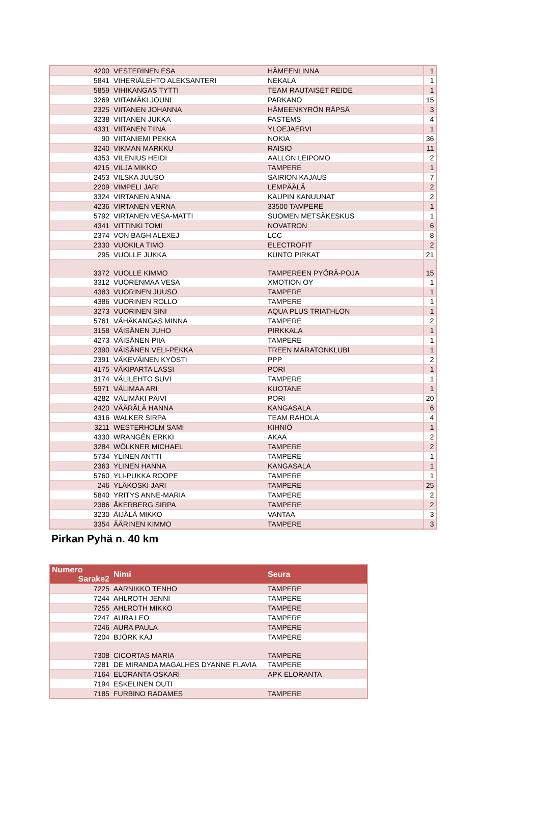| 4200 | VESTERINEN ESA | HÄMEENLINNA | | 1 |
| 5841 | VIHERIÄLEHTO ALEKSANTERI | NEKALA | | 1 |
| 5859 | VIHIKANGAS TYTTI | TEAM RAUTAISET REIDE | | 1 |
| 3269 | VIITAMÄKI JOUNI | PARKANO | | 15 |
| 2325 | VIITANEN JOHANNA | HÄMEENKYRÖN RÄPSÄ | | 3 |
| 3238 | VIITANEN JUKKA | FASTEMS | | 4 |
| 4331 | VIITANEN TIINA | YLOEJAERVI | | 1 |
| 90 | VIITANIEMI PEKKA | NOKIA | | 36 |
| 3240 | VIKMAN MARKKU | RAISIO | | 11 |
| 4353 | VILENIUS HEIDI | AALLON LEIPOMO | | 2 |
| 4215 | VILJA MIKKO | TAMPERE | | 1 |
| 2453 | VILSKA JUUSO | SAIRION KAJAUS | | 7 |
| 2209 | VIMPELI JARI | LEMPÄÄLÄ | | 2 |
| 3324 | VIRTANEN ANNA | KAUPIN KANUUNAT | | 2 |
| 4236 | VIRTANEN VERNA | 33500 TAMPERE | | 1 |
| 5792 | VIRTANEN VESA-MATTI | SUOMEN METSÄKESKUS | | 1 |
| 4341 | VITTINKI TOMI | NOVATRON | | 6 |
| 2374 | VON BAGH ALEXEJ | LCC | | 8 |
| 2330 | VUOKILA TIMO | ELECTROFIT | | 2 |
| 295 | VUOLLE JUKKA | KUNTO PIRKAT | | 21 |
| 3372 | VUOLLE KIMMO | TAMPEREEN PYÖRÄ-POJA | | 15 |
| 3312 | VUORENMAA VESA | XMOTION OY | | 1 |
| 4383 | VUORINEN JUUSO | TAMPERE | | 1 |
| 4386 | VUORINEN ROLLO | TAMPERE | | 1 |
| 3273 | VUORINEN SINI | AQUA PLUS TRIATHLON | | 1 |
| 5761 | VÄHÄKANGAS MINNA | TAMPERE | | 2 |
| 3158 | VÄISÄNEN JUHO | PIRKKALA | | 1 |
| 4273 | VÄISÄNEN PIIA | TAMPERE | | 1 |
| 2390 | VÄISÄNEN VELI-PEKKA | TREEN MARATONKLUBI | | 1 |
| 2391 | VÄKEVÄINEN KYÖSTI | PPP | | 2 |
| 4175 | VÄKIPARTA LASSI | PORI | | 1 |
| 3174 | VÄLILEHTO SUVI | TAMPERE | | 1 |
| 5971 | VÄLIMAA ARI | KUOTANE | | 1 |
| 4282 | VÄLIMÄKI PÄIVI | PORI | | 20 |
| 2420 | VÄÄRÄLÄ HANNA | KANGASALA | | 6 |
| 4316 | WALKER SIRPA | TEAM RAHOLA | | 4 |
| 3211 | WESTERHOLM SAMI | KIHNIÖ | | 1 |
| 4330 | WRANGÉN ERKKI | AKAA | | 2 |
| 3284 | WÖLKNER MICHAEL | TAMPERE | | 2 |
| 5734 | YLINEN ANTTI | TAMPERE | | 1 |
| 2363 | YLINEN HANNA | KANGASALA | | 1 |
| 5760 | YLI-PUKKA ROOPE | TAMPERE | | 1 |
| 246 | YLÄKOSKI JARI | TAMPERE | | 25 |
| 5840 | YRITYS ANNE-MARIA | TAMPERE | | 2 |
| 2386 | ÅKERBERG SIRPA | TAMPERE | | 2 |
| 3230 | ÄIJÄLÄ MIKKO | VANTAA | | 3 |
| 3354 | ÄÄRINEN KIMMO | TAMPERE | | 3 |
Pirkan Pyhä n. 40 km
| Numero Sarake2 | Nimi | Seura |
| --- | --- | --- |
| 7225 | AARNIKKO TENHO | TAMPERE |
| 7244 | AHLROTH JENNI | TAMPERE |
| 7255 | AHLROTH MIKKO | TAMPERE |
| 7247 | AURA LEO | TAMPERE |
| 7246 | AURA PAULA | TAMPERE |
| 7204 | BJÖRK KAJ | TAMPERE |
| 7308 | CICORTAS MARIA | TAMPERE |
| 7281 | DE MIRANDA MAGALHES DYANNE FLAVIA | TAMPERE |
| 7164 | ELORANTA OSKARI | APK ELORANTA |
| 7194 | ESKELINEN OUTI | |
| 7185 | FURBINO RADAMES | TAMPERE |